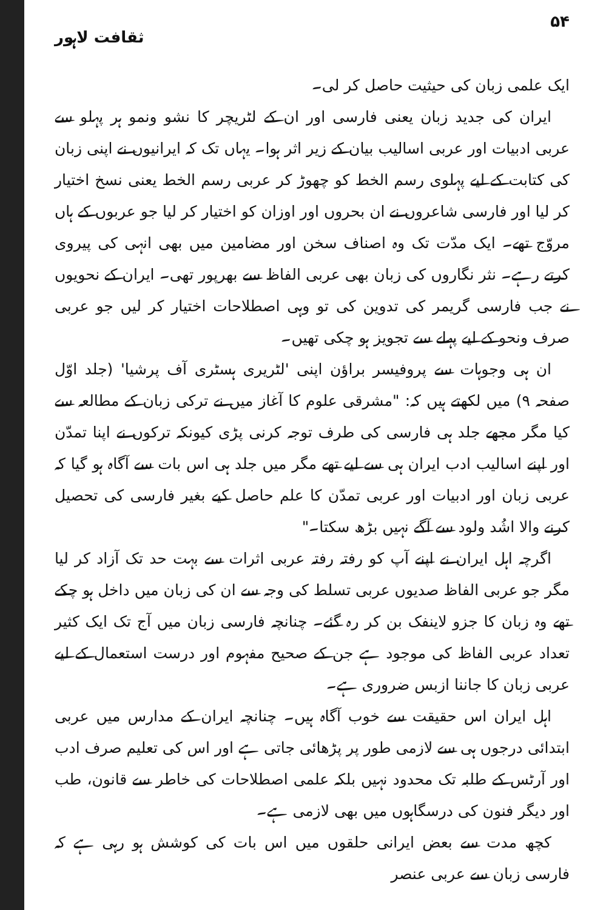۵۴ ثقافت لاہور
ایک علمی زبان کی حیثیت حاصل کر لی۔
ایران کی جدید زبان یعنی فارسی اور ان کے لٹریچر کا نشو ونمو ہر پہلو سے عربی ادبیات اور عربی اسالیب بیان کے زیر اثر ہوا۔ یہاں تک کہ ایرانیوں نے اپنی زبان کی کتابت کے لیے پہلوی رسم الخط کو چھوڑ کر عربی رسم الخط یعنی نسخ اختیار کر لیا اور فارسی شاعروں نے ان بحروں اور اوزان کو اختیار کر لیا جو عربوں کے ہاں مروّج تھے۔ ایک مدّت تک وہ اصناف سخن اور مضامین میں بھی انہی کی پیروی کرتے رہے۔ نثر نگاروں کی زبان بھی عربی الفاظ سے بھرپور تھی۔ ایران کے نحویوں نے جب فارسی گریمر کی تدوین کی تو وہی اصطلاحات اختیار کر لیں جو عربی صرف ونحو کے لیے پہلے سے تجویز ہو چکی تھیں۔
ان ہی وجوہات سے پروفیسر براؤن اپنی 'لٹریری ہسٹری آف پرشیا' (جلد اوّل صفحہ ۹) میں لکھتے ہیں کہ: "مشرقی علوم کا آغاز میں نے ترکی زبان کے مطالعہ سے کیا مگر مجھے جلد ہی فارسی کی طرف توجہ کرنی پڑی کیونکہ ترکوں نے اپنا تمدّن اور اپنے اسالیب ادب ایران ہی سے لیے تھے مگر میں جلد ہی اس بات سے آگاہ ہو گیا کہ عربی زبان اور ادبیات اور عربی تمدّن کا علم حاصل کیے بغیر فارسی کی تحصیل کرنے والا اشُد ولود سے آگے نہیں بڑھ سکتا۔"
اگرچہ اہل ایران نے اپنے آپ کو رفتہ رفتہ عربی اثرات سے بہت حد تک آزاد کر لیا مگر جو عربی الفاظ صدیوں عربی تسلط کی وجہ سے ان کی زبان میں داخل ہو چکے تھے وہ زبان کا جزو لاینفک بن کر رہ گئے۔ چنانچہ فارسی زبان میں آج تک ایک کثیر تعداد عربی الفاظ کی موجود ہے جن کے صحیح مفہوم اور درست استعمال کے لیے عربی زبان کا جاننا ازبس ضروری ہے۔
اہل ایران اس حقیقت سے خوب آگاہ ہیں۔ چنانچہ ایران کے مدارس میں عربی ابتدائی درجوں ہی سے لازمی طور پر پڑھائی جاتی ہے اور اس کی تعلیم صرف ادب اور آرٹس کے طلبہ تک محدود نہیں بلکہ علمی اصطلاحات کی خاطر سے قانون، طب اور دیگر فنون کی درسگاہوں میں بھی لازمی ہے۔
کچھ مدت سے بعض ایرانی حلقوں میں اس بات کی کوشش ہو رہی ہے کہ فارسی زبان سے عربی عنصر